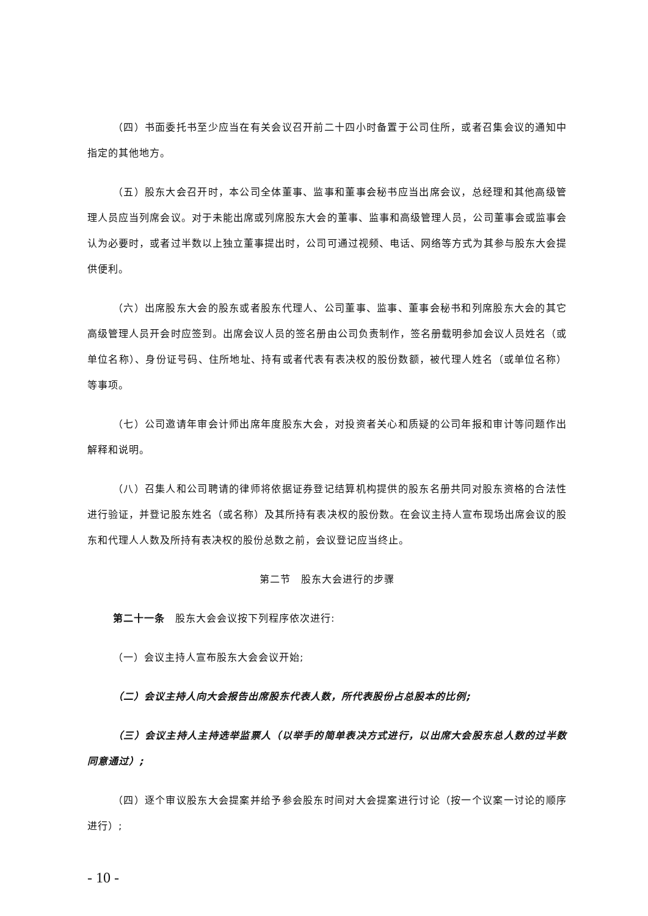（四）书面委托书至少应当在有关会议召开前二十四小时备置于公司住所，或者召集会议的通知中指定的其他地方。
（五）股东大会召开时，本公司全体董事、监事和董事会秘书应当出席会议，总经理和其他高级管理人员应当列席会议。对于未能出席或列席股东大会的董事、监事和高级管理人员，公司董事会或监事会认为必要时，或者过半数以上独立董事提出时，公司可通过视频、电话、网络等方式为其参与股东大会提供便利。
（六）出席股东大会的股东或者股东代理人、公司董事、监事、董事会秘书和列席股东大会的其它高级管理人员开会时应签到。出席会议人员的签名册由公司负责制作，签名册载明参加会议人员姓名（或单位名称）、身份证号码、住所地址、持有或者代表有表决权的股份数额，被代理人姓名（或单位名称）等事项。
（七）公司邀请年审会计师出席年度股东大会，对投资者关心和质疑的公司年报和审计等问题作出解释和说明。
（八）召集人和公司聘请的律师将依据证券登记结算机构提供的股东名册共同对股东资格的合法性进行验证，并登记股东姓名（或名称）及其所持有表决权的股份数。在会议主持人宣布现场出席会议的股东和代理人人数及所持有表决权的股份总数之前，会议登记应当终止。
第二节　股东大会进行的步骤
第二十一条　股东大会会议按下列程序依次进行:
（一）会议主持人宣布股东大会会议开始;
（二）会议主持人向大会报告出席股东代表人数，所代表股份占总股本的比例;
（三）会议主持人主持选举监票人（以举手的简单表决方式进行，以出席大会股东总人数的过半数同意通过）;
（四）逐个审议股东大会提案并给予参会股东时间对大会提案进行讨论（按一个议案一讨论的顺序进行）;
- 10 -